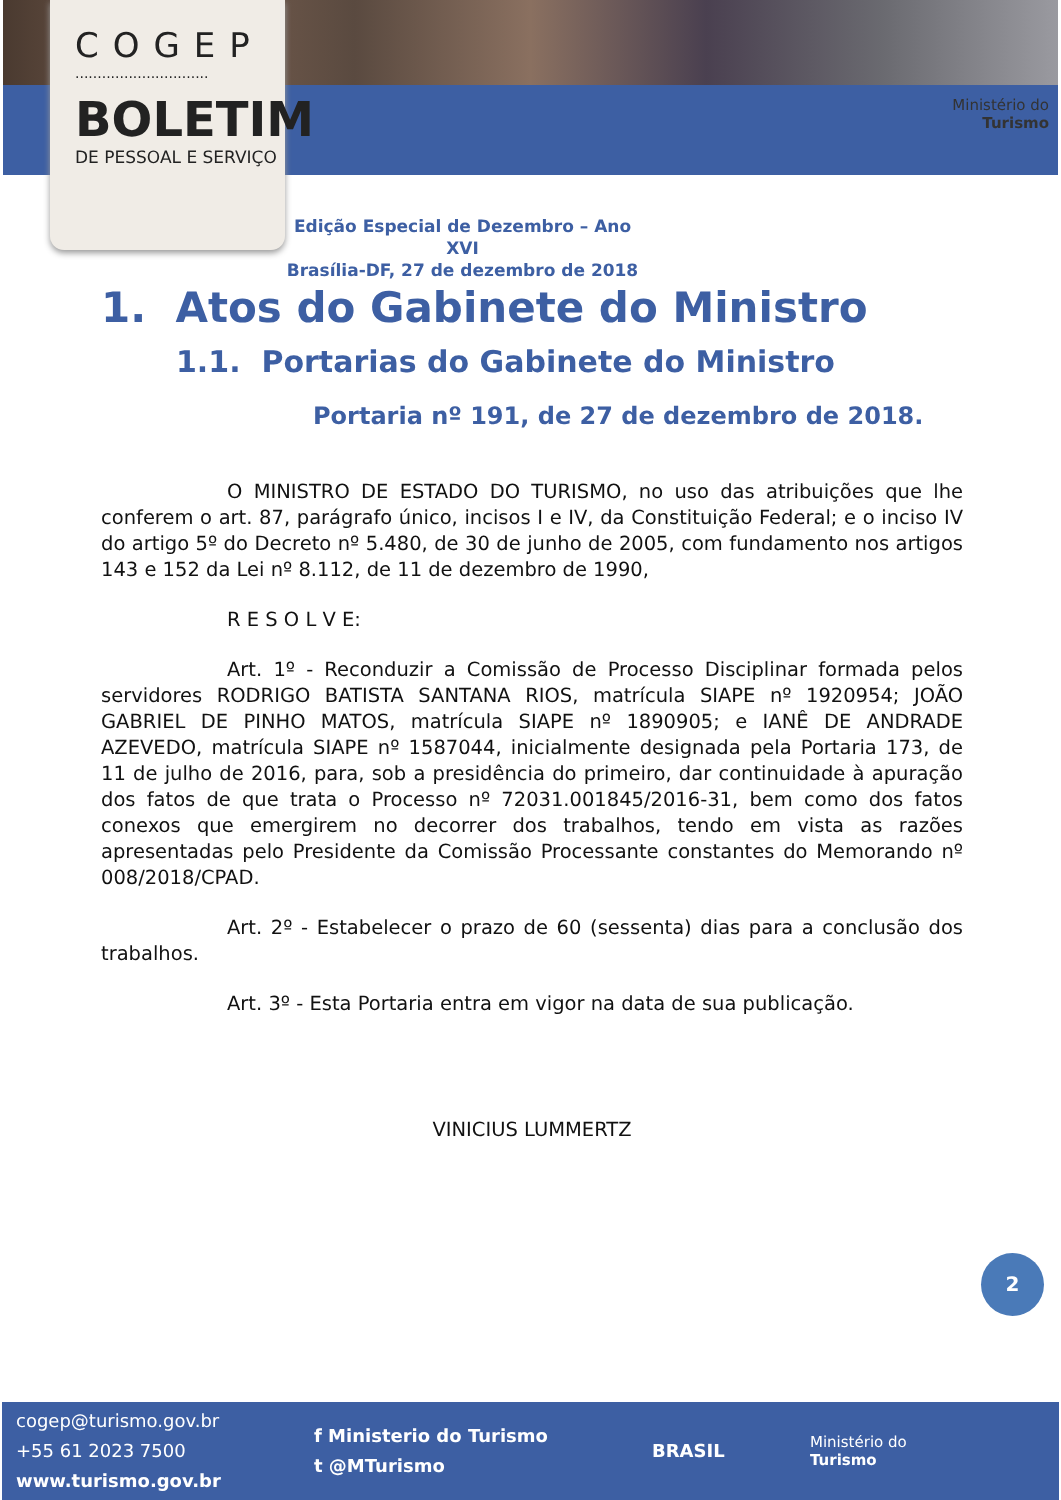COGEP
..............................
BOLETIM
DE PESSOAL E SERVIÇO
Ministério do
Turismo
Edição Especial de Dezembro – Ano XVI
Brasília-DF, 27 de dezembro de 2018
1. Atos do Gabinete do Ministro
1.1. Portarias do Gabinete do Ministro
Portaria nº 191, de 27 de dezembro de 2018.
O MINISTRO DE ESTADO DO TURISMO, no uso das atribuições que lhe conferem o art. 87, parágrafo único, incisos I e IV, da Constituição Federal; e o inciso IV do artigo 5º do Decreto nº 5.480, de 30 de junho de 2005, com fundamento nos artigos 143 e 152 da Lei nº 8.112, de 11 de dezembro de 1990,
R E S O L V E:
Art. 1º - Reconduzir a Comissão de Processo Disciplinar formada pelos servidores RODRIGO BATISTA SANTANA RIOS, matrícula SIAPE nº 1920954; JOÃO GABRIEL DE PINHO MATOS, matrícula SIAPE nº 1890905; e IANÊ DE ANDRADE AZEVEDO, matrícula SIAPE nº 1587044, inicialmente designada pela Portaria 173, de 11 de julho de 2016, para, sob a presidência do primeiro, dar continuidade à apuração dos fatos de que trata o Processo nº 72031.001845/2016-31, bem como dos fatos conexos que emergirem no decorrer dos trabalhos, tendo em vista as razões apresentadas pelo Presidente da Comissão Processante constantes do Memorando nº 008/2018/CPAD.
Art. 2º - Estabelecer o prazo de 60 (sessenta) dias para a conclusão dos trabalhos.
Art. 3º - Esta Portaria entra em vigor na data de sua publicação.
VINICIUS LUMMERTZ
2
cogep@turismo.gov.br
+55 61 2023 7500
www.turismo.gov.br
f Ministerio do Turismo
t @MTurismo
BRASIL
Ministério do
Turismo